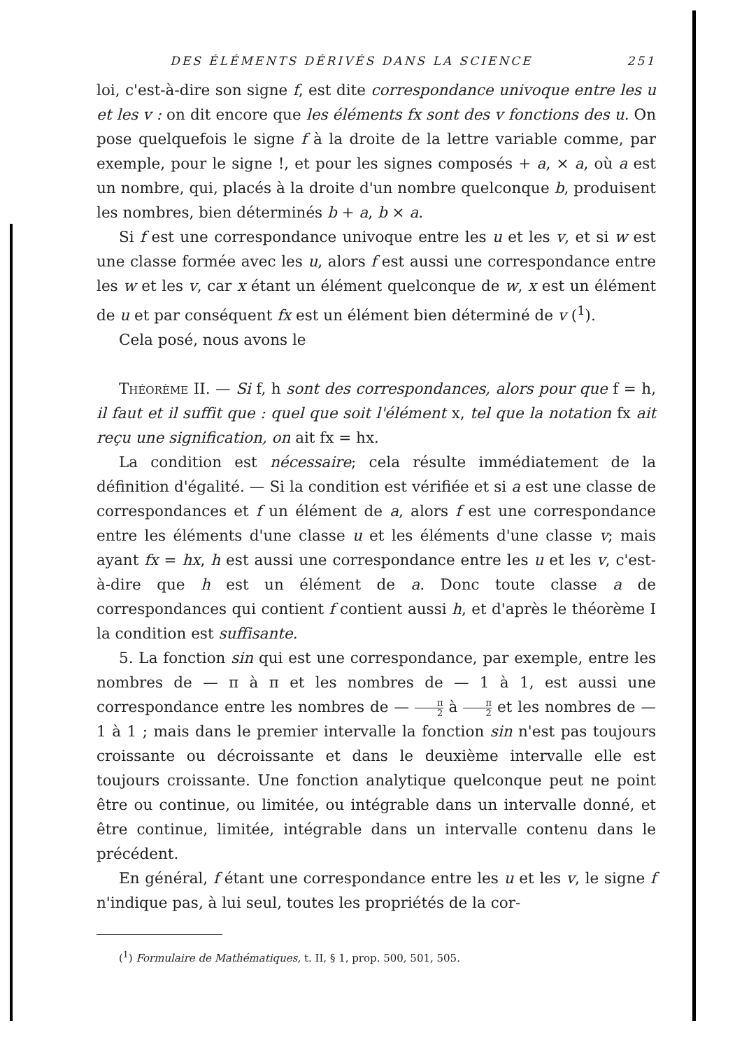DES ÉLÉMENTS DÉRIVÉS DANS LA SCIENCE 251
loi, c'est-à-dire son signe f, est dite correspondance univoque entre les u et les v : on dit encore que les éléments fx sont des v fonctions des u. On pose quelquefois le signe f à la droite de la lettre variable comme, par exemple, pour le signe !, et pour les signes composés + a, × a, où a est un nombre, qui, placés à la droite d'un nombre quelconque b, produisent les nombres, bien déterminés b + a, b × a.
Si f est une correspondance univoque entre les u et les v, et si w est une classe formée avec les u, alors f est aussi une correspondance entre les w et les v, car x étant un élément quelconque de w, x est un élément de u et par conséquent fx est un élément bien déterminé de v (<sup>1</sup>).
Cela posé, nous avons le
Théorème II. — Si f, h sont des correspondances, alors pour que f = h, il faut et il suffit que : quel que soit l'élément x, tel que la notation fx ait reçu une signification, on ait fx = hx.
La condition est nécessaire; cela résulte immédiatement de la définition d'égalité. — Si la condition est vérifiée et si a est une classe de correspondances et f un élément de a, alors f est une correspondance entre les éléments d'une classe u et les éléments d'une classe v; mais ayant fx = hx, h est aussi une correspondance entre les u et les v, c'est-à-dire que h est un élément de a. Donc toute classe a de correspondances qui contient f contient aussi h, et d'après le théorème I la condition est suffisante.
5. La fonction sin qui est une correspondance, par exemple, entre les nombres de — π à π et les nombres de — 1 à 1, est aussi une correspondance entre les nombres de — π 2 à π 2 et les nombres de — 1 à 1 ; mais dans le premier intervalle la fonction sin n'est pas toujours croissante ou décroissante et dans le deuxième intervalle elle est toujours croissante. Une fonction analytique quelconque peut ne point être ou continue, ou limitée, ou intégrable dans un intervalle donné, et être continue, limitée, intégrable dans un intervalle contenu dans le précédent.
En général, f étant une correspondance entre les u et les v, le signe f n'indique pas, à lui seul, toutes les propriétés de la cor-
(<sup>1</sup>) Formulaire de Mathématiques, t. II, § 1, prop. 500, 501, 505.